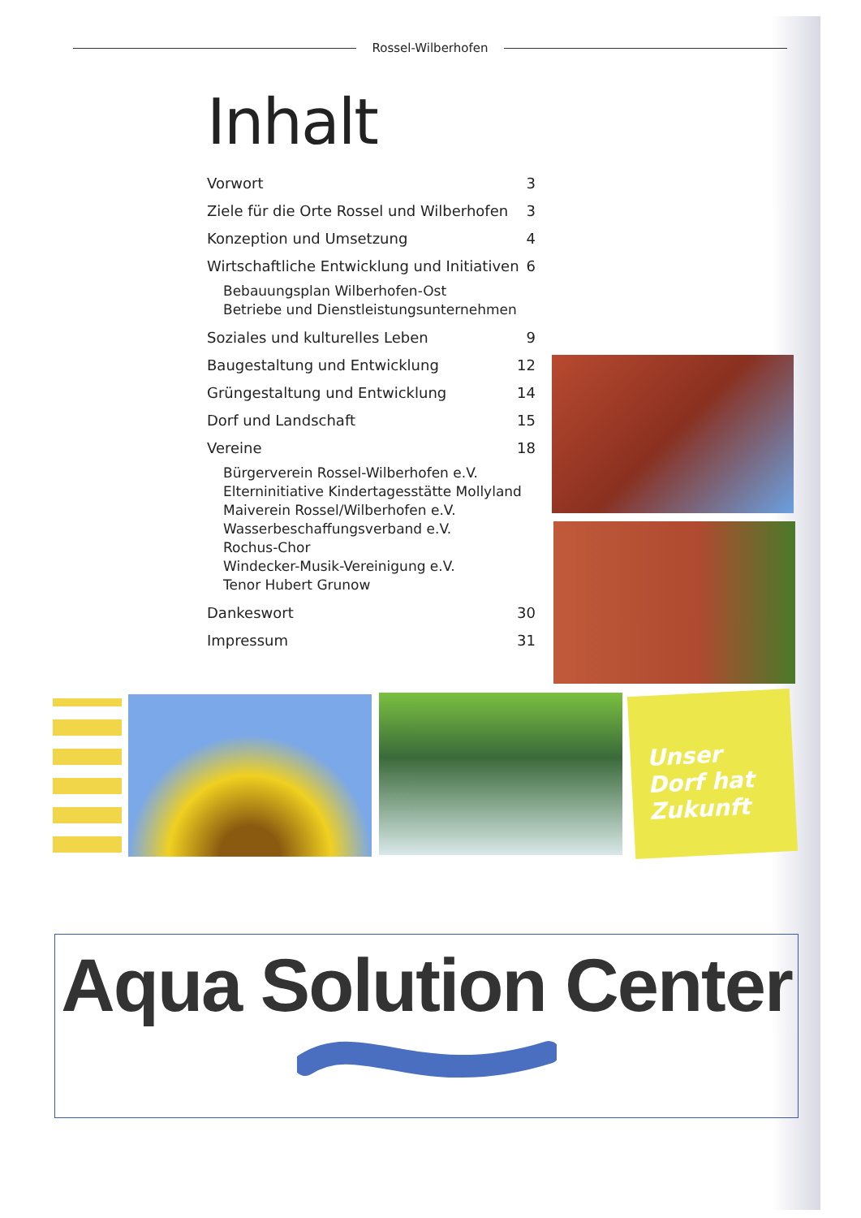Rossel-Wilberhofen
Inhalt
Vorwort 3
Ziele für die Orte Rossel und Wilberhofen 3
Konzeption und Umsetzung 4
Wirtschaftliche Entwicklung und Initiativen 6
Bebauungsplan Wilberhofen-Ost
Betriebe und Dienstleistungsunternehmen
Soziales und kulturelles Leben 9
Baugestaltung und Entwicklung 12
Grüngestaltung und Entwicklung 14
Dorf und Landschaft 15
Vereine 18
Bürgerverein Rossel-Wilberhofen e.V.
Elterninitiative Kindertagesstätte Mollyland
Maiverein Rossel/Wilberhofen e.V.
Wasserbeschaffungsverband e.V.
Rochus-Chor
Windecker-Musik-Vereinigung e.V.
Tenor Hubert Grunow
Dankeswort 30
Impressum 31
Unser Dorf hat Zukunft
Aqua Solution Center